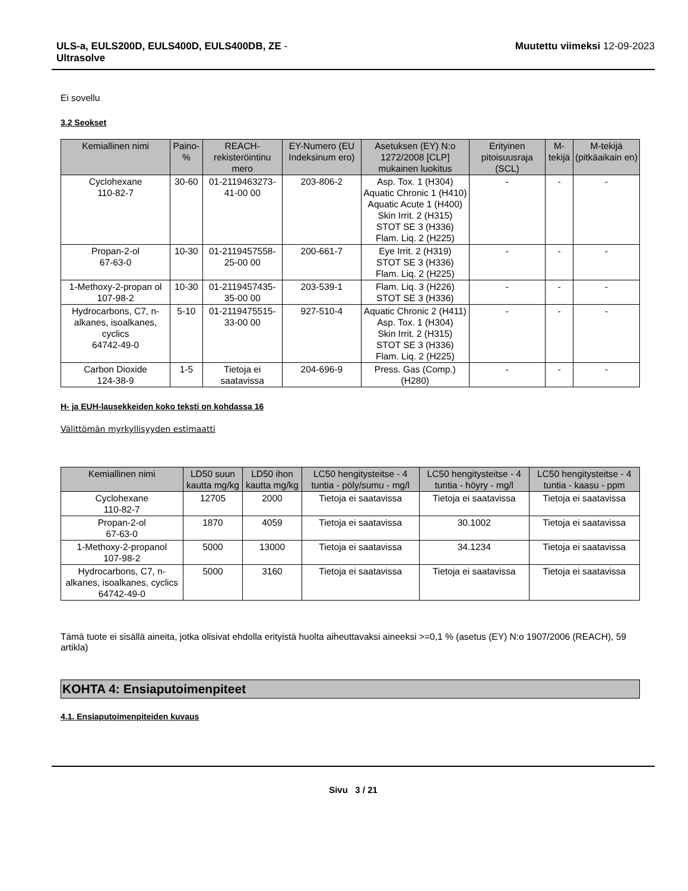ULS-a, EULS200D, EULS400D, EULS400DB, ZE -
Ultrasolve
Muutettu viimeksi 12-09-2023
Ei sovellu
3.2 Seokset
| Kemiallinen nimi | Paino-% | REACH-rekisteröintinu mero | EY-Numero (EU Indeksinum ero) | Asetuksen (EY) N:o 1272/2008 [CLP] mukainen luokitus | Erityinen pitoisuusraja (SCL) | M-tekijä | M-tekijä (pitkäaikain en) |
| --- | --- | --- | --- | --- | --- | --- | --- |
| Cyclohexane 110-82-7 | 30-60 | 01-2119463273-41-00 00 | 203-806-2 | Asp. Tox. 1 (H304) Aquatic Chronic 1 (H410) Aquatic Acute 1 (H400) Skin Irrit. 2 (H315) STOT SE 3 (H336) Flam. Liq. 2 (H225) | - | - | - |
| Propan-2-ol 67-63-0 | 10-30 | 01-2119457558-25-00 00 | 200-661-7 | Eye Irrit. 2 (H319) STOT SE 3 (H336) Flam. Liq. 2 (H225) | - | - | - |
| 1-Methoxy-2-propan ol 107-98-2 | 10-30 | 01-2119457435-35-00 00 | 203-539-1 | Flam. Liq. 3 (H226) STOT SE 3 (H336) | - | - | - |
| Hydrocarbons, C7, n-alkanes, isoalkanes, cyclics 64742-49-0 | 5-10 | 01-2119475515-33-00 00 | 927-510-4 | Aquatic Chronic 2 (H411) Asp. Tox. 1 (H304) Skin Irrit. 2 (H315) STOT SE 3 (H336) Flam. Liq. 2 (H225) | - | - | - |
| Carbon Dioxide 124-38-9 | 1-5 | Tietoja ei saatavissa | 204-696-9 | Press. Gas (Comp.) (H280) | - | - | - |
H- ja EUH-lausekkeiden koko teksti on kohdassa 16
Välittömän myrkyllisyyden estimaatti
| Kemiallinen nimi | LD50 suun kautta mg/kg | LD50 ihon kautta mg/kg | LC50 hengitysteitse - 4 tuntia - pöly/sumu - mg/l | LC50 hengitysteitse - 4 tuntia - höyry - mg/l | LC50 hengitysteitse - 4 tuntia - kaasu - ppm |
| --- | --- | --- | --- | --- | --- |
| Cyclohexane 110-82-7 | 12705 | 2000 | Tietoja ei saatavissa | Tietoja ei saatavissa | Tietoja ei saatavissa |
| Propan-2-ol 67-63-0 | 1870 | 4059 | Tietoja ei saatavissa | 30.1002 | Tietoja ei saatavissa |
| 1-Methoxy-2-propanol 107-98-2 | 5000 | 13000 | Tietoja ei saatavissa | 34.1234 | Tietoja ei saatavissa |
| Hydrocarbons, C7, n-alkanes, isoalkanes, cyclics 64742-49-0 | 5000 | 3160 | Tietoja ei saatavissa | Tietoja ei saatavissa | Tietoja ei saatavissa |
Tämä tuote ei sisällä aineita, jotka olisivat ehdolla erityistä huolta aiheuttavaksi aineeksi >=0,1 % (asetus (EY) N:o 1907/2006 (REACH), 59 artikla)
KOHTA 4: Ensiaputoimenpiteet
4.1. Ensiaputoimenpiteiden kuvaus
Sivu 3 / 21